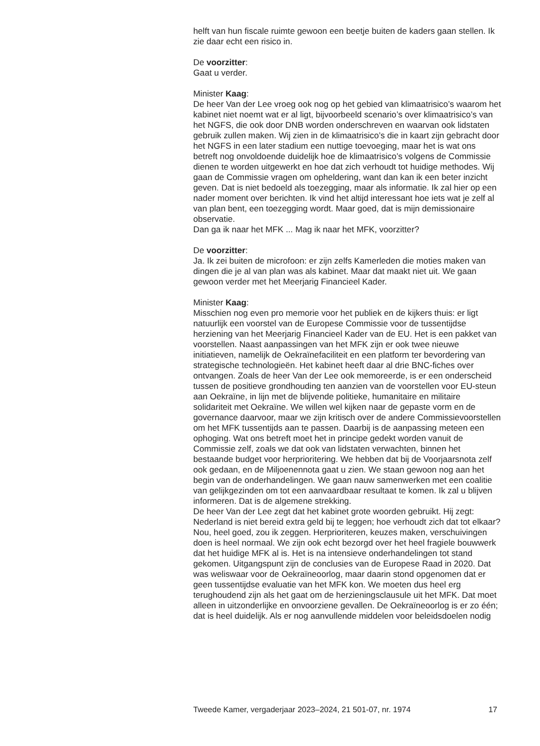helft van hun fiscale ruimte gewoon een beetje buiten de kaders gaan stellen. Ik zie daar echt een risico in.
De voorzitter:
Gaat u verder.
Minister Kaag:
De heer Van der Lee vroeg ook nog op het gebied van klimaatrisico’s waarom het kabinet niet noemt wat er al ligt, bijvoorbeeld scenario’s over klimaatrisico’s van het NGFS, die ook door DNB worden onderschreven en waarvan ook lidstaten gebruik zullen maken. Wij zien in de klimaatrisico’s die in kaart zijn gebracht door het NGFS in een later stadium een nuttige toevoeging, maar het is wat ons betreft nog onvoldoende duidelijk hoe de klimaatrisico’s volgens de Commissie dienen te worden uitgewerkt en hoe dat zich verhoudt tot huidige methodes. Wij gaan de Commissie vragen om opheldering, want dan kan ik een beter inzicht geven. Dat is niet bedoeld als toezegging, maar als informatie. Ik zal hier op een nader moment over berichten. Ik vind het altijd interessant hoe iets wat je zelf al van plan bent, een toezegging wordt. Maar goed, dat is mijn demissionaire observatie.
Dan ga ik naar het MFK ... Mag ik naar het MFK, voorzitter?
De voorzitter:
Ja. Ik zei buiten de microfoon: er zijn zelfs Kamerleden die moties maken van dingen die je al van plan was als kabinet. Maar dat maakt niet uit. We gaan gewoon verder met het Meerjarig Financieel Kader.
Minister Kaag:
Misschien nog even pro memorie voor het publiek en de kijkers thuis: er ligt natuurlijk een voorstel van de Europese Commissie voor de tussentijdse herziening van het Meerjarig Financieel Kader van de EU. Het is een pakket van voorstellen. Naast aanpassingen van het MFK zijn er ook twee nieuwe initiatieven, namelijk de Oekraïnefaciliteit en een platform ter bevordering van strategische technologieën. Het kabinet heeft daar al drie BNC-fiches over ontvangen. Zoals de heer Van der Lee ook memoreerde, is er een onderscheid tussen de positieve grondhouding ten aanzien van de voorstellen voor EU-steun aan Oekraïne, in lijn met de blijvende politieke, humanitaire en militaire solidariteit met Oekraïne. We willen wel kijken naar de gepaste vorm en de governance daarvoor, maar we zijn kritisch over de andere Commissievoorstellen om het MFK tussentijds aan te passen. Daarbij is de aanpassing meteen een ophoging. Wat ons betreft moet het in principe gedekt worden vanuit de Commissie zelf, zoals we dat ook van lidstaten verwachten, binnen het bestaande budget voor herprioritering. We hebben dat bij de Voorjaarsnota zelf ook gedaan, en de Miljoenennota gaat u zien. We staan gewoon nog aan het begin van de onderhandelingen. We gaan nauw samenwerken met een coalitie van gelijkgezinden om tot een aanvaardbaar resultaat te komen. Ik zal u blijven informeren. Dat is de algemene strekking.
De heer Van der Lee zegt dat het kabinet grote woorden gebruikt. Hij zegt: Nederland is niet bereid extra geld bij te leggen; hoe verhoudt zich dat tot elkaar? Nou, heel goed, zou ik zeggen. Herprioriteren, keuzes maken, verschuivingen doen is heel normaal. We zijn ook echt bezorgd over het heel fragiele bouwwerk dat het huidige MFK al is. Het is na intensieve onderhandelingen tot stand gekomen. Uitgangspunt zijn de conclusies van de Europese Raad in 2020. Dat was weliswaar voor de Oekraïneoorlog, maar daarin stond opgenomen dat er geen tussentijdse evaluatie van het MFK kon. We moeten dus heel erg terughoudend zijn als het gaat om de herzieningsclausule uit het MFK. Dat moet alleen in uitzonderlijke en onvoorziene gevallen. De Oekraïneoorlog is er zo één; dat is heel duidelijk. Als er nog aanvullende middelen voor beleidsdoelen nodig
Tweede Kamer, vergaderjaar 2023–2024, 21 501-07, nr. 1974 17